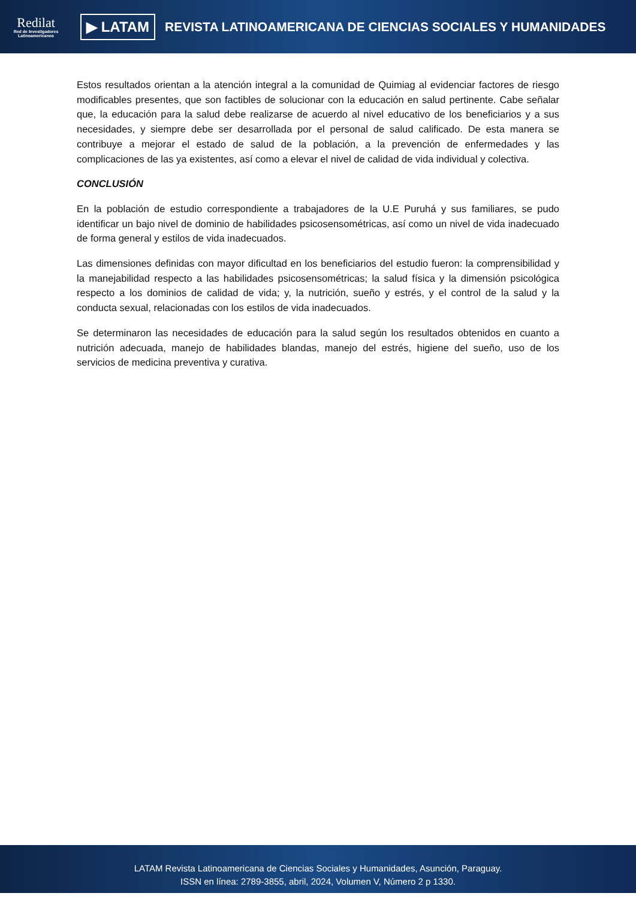Redilat
Red de Investigadores Latinoamericanos
▶ LATAM
REVISTA LATINOAMERICANA DE CIENCIAS SOCIALES Y HUMANIDADES
Estos resultados orientan a la atención integral a la comunidad de Quimiag al evidenciar factores de riesgo modificables presentes, que son factibles de solucionar con la educación en salud pertinente. Cabe señalar que, la educación para la salud debe realizarse de acuerdo al nivel educativo de los beneficiarios y a sus necesidades, y siempre debe ser desarrollada por el personal de salud calificado. De esta manera se contribuye a mejorar el estado de salud de la población, a la prevención de enfermedades y las complicaciones de las ya existentes, así como a elevar el nivel de calidad de vida individual y colectiva.
CONCLUSIÓN
En la población de estudio correspondiente a trabajadores de la U.E Puruhá y sus familiares, se pudo identificar un bajo nivel de dominio de habilidades psicosensométricas, así como un nivel de vida inadecuado de forma general y estilos de vida inadecuados.
Las dimensiones definidas con mayor dificultad en los beneficiarios del estudio fueron: la comprensibilidad y la manejabilidad respecto a las habilidades psicosensométricas; la salud física y la dimensión psicológica respecto a los dominios de calidad de vida; y, la nutrición, sueño y estrés, y el control de la salud y la conducta sexual, relacionadas con los estilos de vida inadecuados.
Se determinaron las necesidades de educación para la salud según los resultados obtenidos en cuanto a nutrición adecuada, manejo de habilidades blandas, manejo del estrés, higiene del sueño, uso de los servicios de medicina preventiva y curativa.
LATAM Revista Latinoamericana de Ciencias Sociales y Humanidades, Asunción, Paraguay.
ISSN en línea: 2789-3855, abril, 2024, Volumen V, Número 2 p 1330.